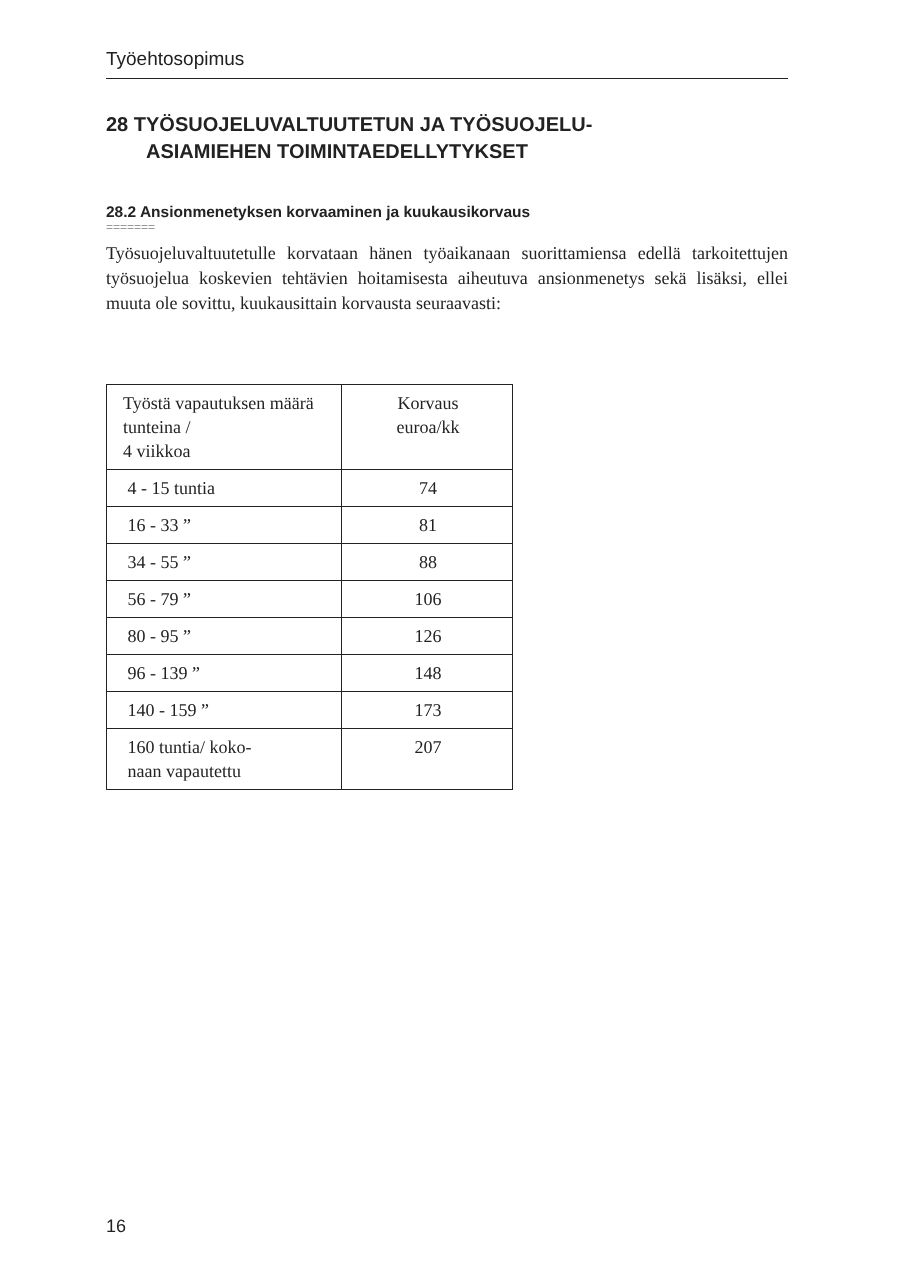Työehtosopimus
28 TYÖSUOJELUVALTUUTETUN JA TYÖSUOJELU-
ASIAMIEHEN TOIMINTAEDELLYTYKSET
28.2 Ansionmenetyksen korvaaminen ja kuukausikorvaus
=======
Työsuojeluvaltuutetulle korvataan hänen työaikanaan suorittamiensa edellä tarkoitettujen työsuojelua koskevien tehtävien hoitamisesta aiheutuva ansionmenetys sekä lisäksi, ellei muuta ole sovittu, kuukausittain korvausta seuraavasti:
| Työstä vapautuksen määrä tunteina / 4 viikkoa | Korvaus euroa/kk |
| 4 - 15 tuntia | 74 |
| 16 - 33 ” | 81 |
| 34 - 55 ” | 88 |
| 56 - 79 ” | 106 |
| 80 - 95 ” | 126 |
| 96 - 139 ” | 148 |
| 140 - 159 ” | 173 |
| 160 tuntia/ koko- naan vapautettu | 207 |
16